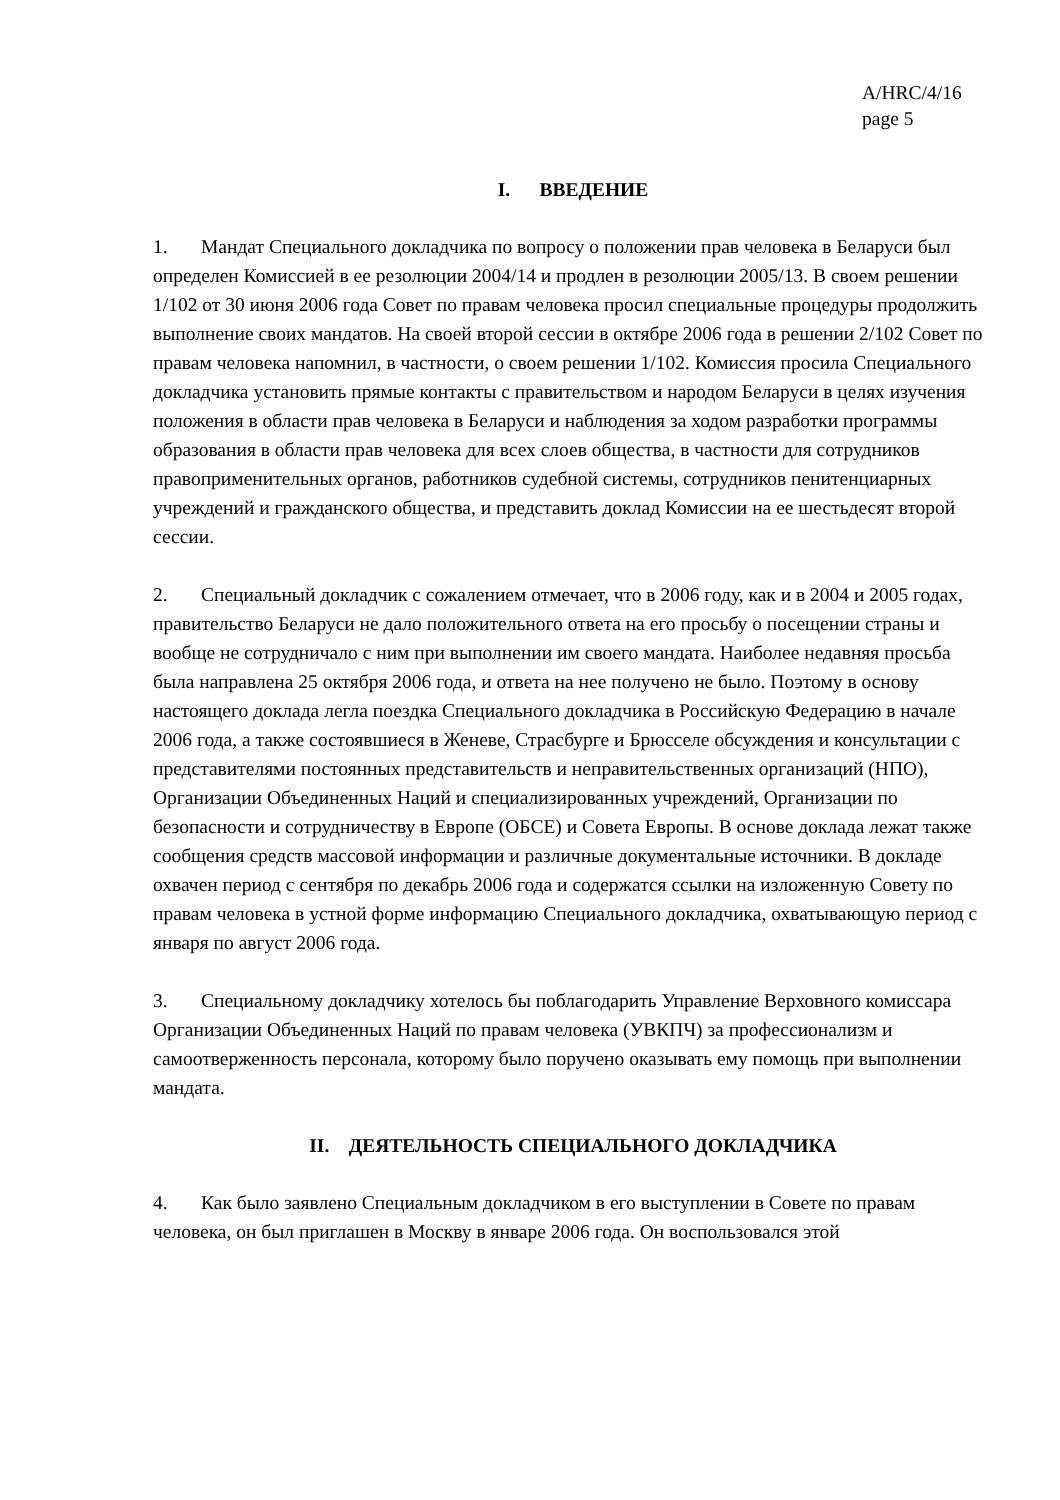A/HRC/4/16
page 5
I. ВВЕДЕНИЕ
1. Мандат Специального докладчика по вопросу о положении прав человека в Беларуси был определен Комиссией в ее резолюции 2004/14 и продлен в резолюции 2005/13. В своем решении 1/102 от 30 июня 2006 года Совет по правам человека просил специальные процедуры продолжить выполнение своих мандатов. На своей второй сессии в октябре 2006 года в решении 2/102 Совет по правам человека напомнил, в частности, о своем решении 1/102. Комиссия просила Специального докладчика установить прямые контакты с правительством и народом Беларуси в целях изучения положения в области прав человека в Беларуси и наблюдения за ходом разработки программы образования в области прав человека для всех слоев общества, в частности для сотрудников правоприменительных органов, работников судебной системы, сотрудников пенитенциарных учреждений и гражданского общества, и представить доклад Комиссии на ее шестьдесят второй сессии.
2. Специальный докладчик с сожалением отмечает, что в 2006 году, как и в 2004 и 2005 годах, правительство Беларуси не дало положительного ответа на его просьбу о посещении страны и вообще не сотрудничало с ним при выполнении им своего мандата. Наиболее недавняя просьба была направлена 25 октября 2006 года, и ответа на нее получено не было. Поэтому в основу настоящего доклада легла поездка Специального докладчика в Российскую Федерацию в начале 2006 года, а также состоявшиеся в Женеве, Страсбурге и Брюсселе обсуждения и консультации с представителями постоянных представительств и неправительственных организаций (НПО), Организации Объединенных Наций и специализированных учреждений, Организации по безопасности и сотрудничеству в Европе (ОБСЕ) и Совета Европы. В основе доклада лежат также сообщения средств массовой информации и различные документальные источники. В докладе охвачен период с сентября по декабрь 2006 года и содержатся ссылки на изложенную Совету по правам человека в устной форме информацию Специального докладчика, охватывающую период с января по август 2006 года.
3. Специальному докладчику хотелось бы поблагодарить Управление Верховного комиссара Организации Объединенных Наций по правам человека (УВКПЧ) за профессионализм и самоотверженность персонала, которому было поручено оказывать ему помощь при выполнении мандата.
II. ДЕЯТЕЛЬНОСТЬ СПЕЦИАЛЬНОГО ДОКЛАДЧИКА
4. Как было заявлено Специальным докладчиком в его выступлении в Совете по правам человека, он был приглашен в Москву в январе 2006 года. Он воспользовался этой